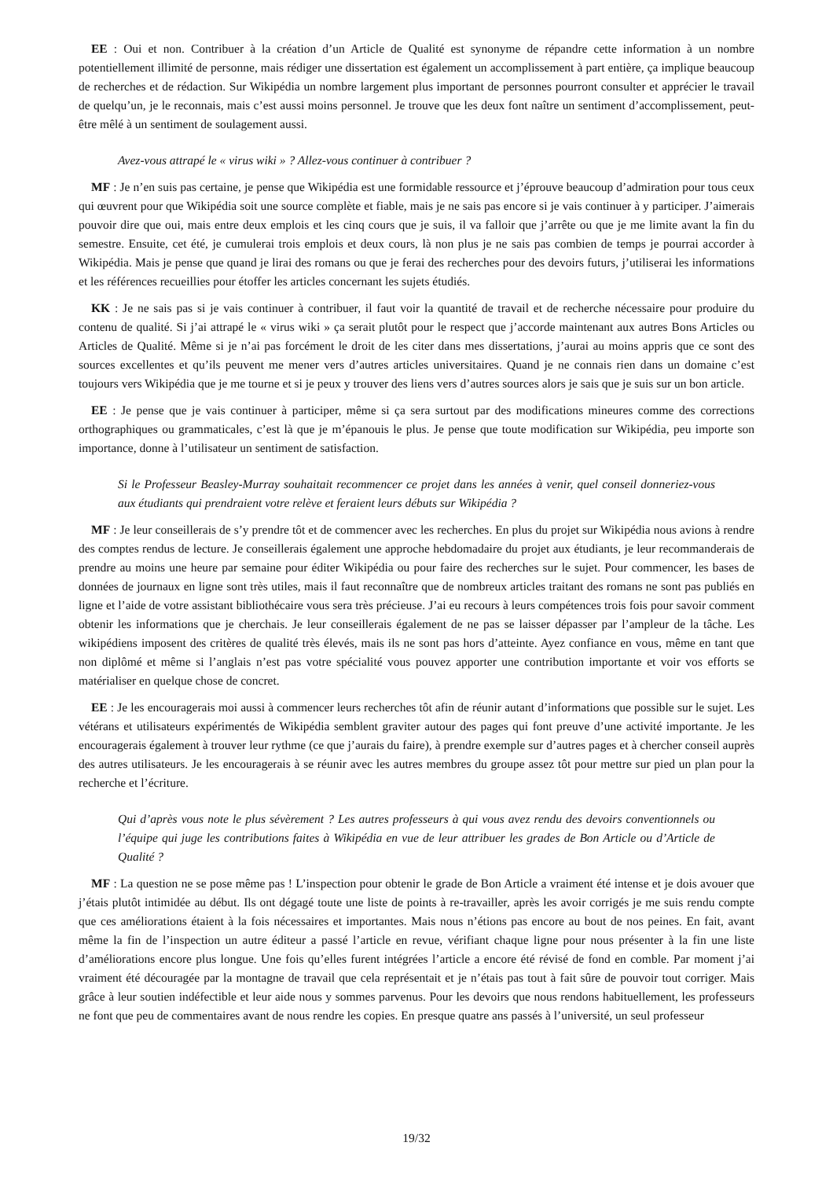EE : Oui et non. Contribuer à la création d’un Article de Qualité est synonyme de répandre cette information à un nombre potentiellement illimité de personne, mais rédiger une dissertation est également un accomplissement à part entière, ça implique beaucoup de recherches et de rédaction. Sur Wikipédia un nombre largement plus important de personnes pourront consulter et apprécier le travail de quelqu’un, je le reconnais, mais c’est aussi moins personnel. Je trouve que les deux font naître un sentiment d’accomplissement, peut-être mêlé à un sentiment de soulagement aussi.
Avez-vous attrapé le « virus wiki » ? Allez-vous continuer à contribuer ?
MF : Je n’en suis pas certaine, je pense que Wikipédia est une formidable ressource et j’éprouve beaucoup d’admiration pour tous ceux qui œuvrent pour que Wikipédia soit une source complète et fiable, mais je ne sais pas encore si je vais continuer à y participer. J’aimerais pouvoir dire que oui, mais entre deux emplois et les cinq cours que je suis, il va falloir que j’arrête ou que je me limite avant la fin du semestre. Ensuite, cet été, je cumulerai trois emplois et deux cours, là non plus je ne sais pas combien de temps je pourrai accorder à Wikipédia. Mais je pense que quand je lirai des romans ou que je ferai des recherches pour des devoirs futurs, j’utiliserai les informations et les références recueillies pour étoffer les articles concernant les sujets étudiés.
KK : Je ne sais pas si je vais continuer à contribuer, il faut voir la quantité de travail et de recherche nécessaire pour produire du contenu de qualité. Si j’ai attrapé le « virus wiki » ça serait plutôt pour le respect que j’accorde maintenant aux autres Bons Articles ou Articles de Qualité. Même si je n’ai pas forcément le droit de les citer dans mes dissertations, j’aurai au moins appris que ce sont des sources excellentes et qu’ils peuvent me mener vers d’autres articles universitaires. Quand je ne connais rien dans un domaine c’est toujours vers Wikipédia que je me tourne et si je peux y trouver des liens vers d’autres sources alors je sais que je suis sur un bon article.
EE : Je pense que je vais continuer à participer, même si ça sera surtout par des modifications mineures comme des corrections orthographiques ou grammaticales, c’est là que je m’épanouis le plus. Je pense que toute modification sur Wikipédia, peu importe son importance, donne à l’utilisateur un sentiment de satisfaction.
Si le Professeur Beasley-Murray souhaitait recommencer ce projet dans les années à venir, quel conseil donneriez-vous aux étudiants qui prendraient votre relève et feraient leurs débuts sur Wikipédia ?
MF : Je leur conseillerais de s’y prendre tôt et de commencer avec les recherches. En plus du projet sur Wikipédia nous avions à rendre des comptes rendus de lecture. Je conseillerais également une approche hebdomadaire du projet aux étudiants, je leur recommanderais de prendre au moins une heure par semaine pour éditer Wikipédia ou pour faire des recherches sur le sujet. Pour commencer, les bases de données de journaux en ligne sont très utiles, mais il faut reconnaître que de nombreux articles traitant des romans ne sont pas publiés en ligne et l’aide de votre assistant bibliothécaire vous sera très précieuse. J’ai eu recours à leurs compétences trois fois pour savoir comment obtenir les informations que je cherchais. Je leur conseillerais également de ne pas se laisser dépasser par l’ampleur de la tâche. Les wikipédiens imposent des critères de qualité très élevés, mais ils ne sont pas hors d’atteinte. Ayez confiance en vous, même en tant que non diplômé et même si l’anglais n’est pas votre spécialité vous pouvez apporter une contribution importante et voir vos efforts se matérialiser en quelque chose de concret.
EE : Je les encouragerais moi aussi à commencer leurs recherches tôt afin de réunir autant d’informations que possible sur le sujet. Les vétérans et utilisateurs expérimentés de Wikipédia semblent graviter autour des pages qui font preuve d’une activité importante. Je les encouragerais également à trouver leur rythme (ce que j’aurais du faire), à prendre exemple sur d’autres pages et à chercher conseil auprès des autres utilisateurs. Je les encouragerais à se réunir avec les autres membres du groupe assez tôt pour mettre sur pied un plan pour la recherche et l’écriture.
Qui d’après vous note le plus sévèrement ? Les autres professeurs à qui vous avez rendu des devoirs conventionnels ou l’équipe qui juge les contributions faites à Wikipédia en vue de leur attribuer les grades de Bon Article ou d’Article de Qualité ?
MF : La question ne se pose même pas ! L’inspection pour obtenir le grade de Bon Article a vraiment été intense et je dois avouer que j’étais plutôt intimidée au début. Ils ont dégagé toute une liste de points à re-travailler, après les avoir corrigés je me suis rendu compte que ces améliorations étaient à la fois nécessaires et importantes. Mais nous n’étions pas encore au bout de nos peines. En fait, avant même la fin de l’inspection un autre éditeur a passé l’article en revue, vérifiant chaque ligne pour nous présenter à la fin une liste d’améliorations encore plus longue. Une fois qu’elles furent intégrées l’article a encore été révisé de fond en comble. Par moment j’ai vraiment été découragée par la montagne de travail que cela représentait et je n’étais pas tout à fait sûre de pouvoir tout corriger. Mais grâce à leur soutien indéfectible et leur aide nous y sommes parvenus. Pour les devoirs que nous rendons habituellement, les professeurs ne font que peu de commentaires avant de nous rendre les copies. En presque quatre ans passés à l’université, un seul professeur
19/32